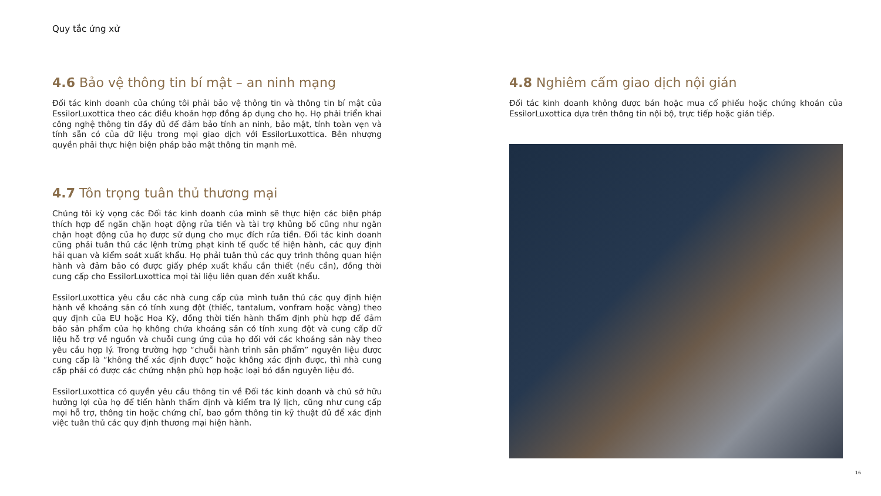Quy tắc ứng xử
4.6 Bảo vệ thông tin bí mật – an ninh mạng
Đối tác kinh doanh của chúng tôi phải bảo vệ thông tin và thông tin bí mật của EssilorLuxottica theo các điều khoản hợp đồng áp dụng cho họ. Họ phải triển khai công nghệ thông tin đầy đủ để đảm bảo tính an ninh, bảo mật, tính toàn vẹn và tính sẵn có của dữ liệu trong mọi giao dịch với EssilorLuxottica. Bên nhượng quyền phải thực hiện biện pháp bảo mật thông tin mạnh mẽ.
4.7 Tôn trọng tuân thủ thương mại
Chúng tôi kỳ vọng các Đối tác kinh doanh của mình sẽ thực hiện các biện pháp thích hợp để ngăn chặn hoạt động rửa tiền và tài trợ khủng bố cũng như ngăn chặn hoạt động của họ được sử dụng cho mục đích rửa tiền. Đối tác kinh doanh cũng phải tuân thủ các lệnh trừng phạt kinh tế quốc tế hiện hành, các quy định hải quan và kiểm soát xuất khẩu. Họ phải tuân thủ các quy trình thông quan hiện hành và đảm bảo có được giấy phép xuất khẩu cần thiết (nếu cần), đồng thời cung cấp cho EssilorLuxottica mọi tài liệu liên quan đến xuất khẩu.
EssilorLuxottica yêu cầu các nhà cung cấp của mình tuân thủ các quy định hiện hành về khoáng sản có tính xung đột (thiếc, tantalum, vonfram hoặc vàng) theo quy định của EU hoặc Hoa Kỳ, đồng thời tiến hành thẩm định phù hợp để đảm bảo sản phẩm của họ không chứa khoáng sản có tính xung đột và cung cấp dữ liệu hỗ trợ về nguồn và chuỗi cung ứng của họ đối với các khoáng sản này theo yêu cầu hợp lý. Trong trường hợp “chuỗi hành trình sản phẩm” nguyên liệu được cung cấp là “không thể xác định được” hoặc không xác định được, thì nhà cung cấp phải có được các chứng nhận phù hợp hoặc loại bỏ dần nguyên liệu đó.
EssilorLuxottica có quyền yêu cầu thông tin về Đối tác kinh doanh và chủ sở hữu hưởng lợi của họ để tiến hành thẩm định và kiểm tra lý lịch, cũng như cung cấp mọi hỗ trợ, thông tin hoặc chứng chỉ, bao gồm thông tin kỹ thuật đủ để xác định việc tuân thủ các quy định thương mại hiện hành.
4.8 Nghiêm cấm giao dịch nội gián
Đối tác kinh doanh không được bán hoặc mua cổ phiếu hoặc chứng khoán của EssilorLuxottica dựa trên thông tin nội bộ, trực tiếp hoặc gián tiếp.
16